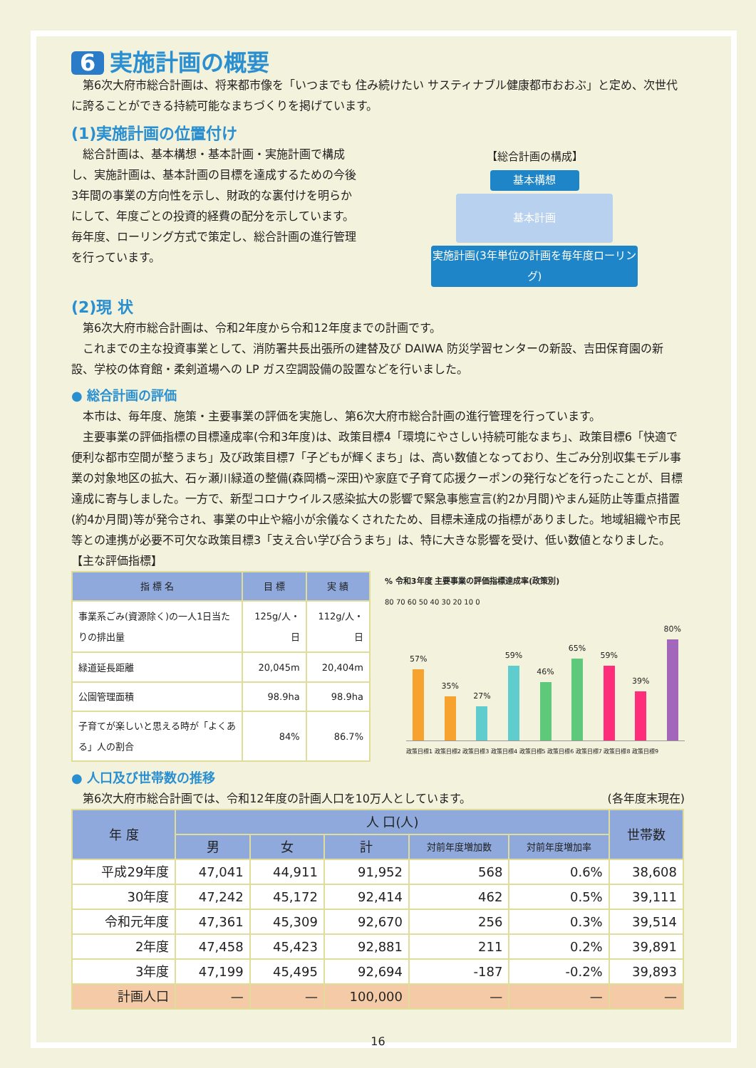6 実施計画の概要
第6次大府市総合計画は、将来都市像を「いつまでも 住み続けたい サスティナブル健康都市おおぶ」と定め、次世代に誇ることができる持続可能なまちづくりを掲げています。
(1)実施計画の位置付け
総合計画は、基本構想・基本計画・実施計画で構成し、実施計画は、基本計画の目標を達成するための今後3年間の事業の方向性を示し、財政的な裏付けを明らかにして、年度ごとの投資的経費の配分を示しています。毎年度、ローリング方式で策定し、総合計画の進行管理を行っています。
【総合計画の構成】
基本構想
基本計画
実施計画(3年単位の計画を毎年度ローリング)
(2)現 状
第6次大府市総合計画は、令和2年度から令和12年度までの計画です。
これまでの主な投資事業として、消防署共長出張所の建替及び DAIWA 防災学習センターの新設、吉田保育園の新設、学校の体育館・柔剣道場への LP ガス空調設備の設置などを行いました。
● 総合計画の評価
本市は、毎年度、施策・主要事業の評価を実施し、第6次大府市総合計画の進行管理を行っています。
主要事業の評価指標の目標達成率(令和3年度)は、政策目標4「環境にやさしい持続可能なまち」、政策目標6「快適で便利な都市空間が整うまち」及び政策目標7「子どもが輝くまち」は、高い数値となっており、生ごみ分別収集モデル事業の対象地区の拡大、石ヶ瀬川緑道の整備(森岡橋~深田)や家庭で子育て応援クーポンの発行などを行ったことが、目標達成に寄与しました。一方で、新型コロナウイルス感染拡大の影響で緊急事態宣言(約2か月間)やまん延防止等重点措置(約4か月間)等が発令され、事業の中止や縮小が余儀なくされたため、目標未達成の指標がありました。地域組織や市民等との連携が必要不可欠な政策目標3「支え合い学び合うまち」は、特に大きな影響を受け、低い数値となりました。
【主な評価指標】
| 指 標 名 | 目 標 | 実 績 |
| --- | --- | --- |
| 事業系ごみ(資源除く)の一人1日当たりの排出量 | 125g/人・日 | 112g/人・日 |
| 緑道延長距離 | 20,045m | 20,404m |
| 公園管理面積 | 98.9ha | 98.9ha |
| 子育てが楽しいと思える時が「よくある」人の割合 | 84% | 86.7% |
% 令和3年度 主要事業の評価指標達成率(政策別)
80 70 60 50 40 30 20 10 0
57%
35%
27%
59%
46%
65%
59%
39%
80%
政策目標1 政策目標2 政策目標3 政策目標4 政策目標5 政策目標6 政策目標7 政策目標8 政策目標9
● 人口及び世帯数の推移
第6次大府市総合計画では、令和12年度の計画人口を10万人としています。
(各年度末現在)
| 年 度 | 人 口(人) | | | | | 世帯数 |
| --- | --- | --- | --- | --- | --- | --- |
| | 男 | 女 | 計 | 対前年度増加数 | 対前年度増加率 | |
| 平成29年度 | 47,041 | 44,911 | 91,952 | 568 | 0.6% | 38,608 |
| 30年度 | 47,242 | 45,172 | 92,414 | 462 | 0.5% | 39,111 |
| 令和元年度 | 47,361 | 45,309 | 92,670 | 256 | 0.3% | 39,514 |
| 2年度 | 47,458 | 45,423 | 92,881 | 211 | 0.2% | 39,891 |
| 3年度 | 47,199 | 45,495 | 92,694 | -187 | -0.2% | 39,893 |
| 計画人口 | — | — | 100,000 | — | — | — |
16